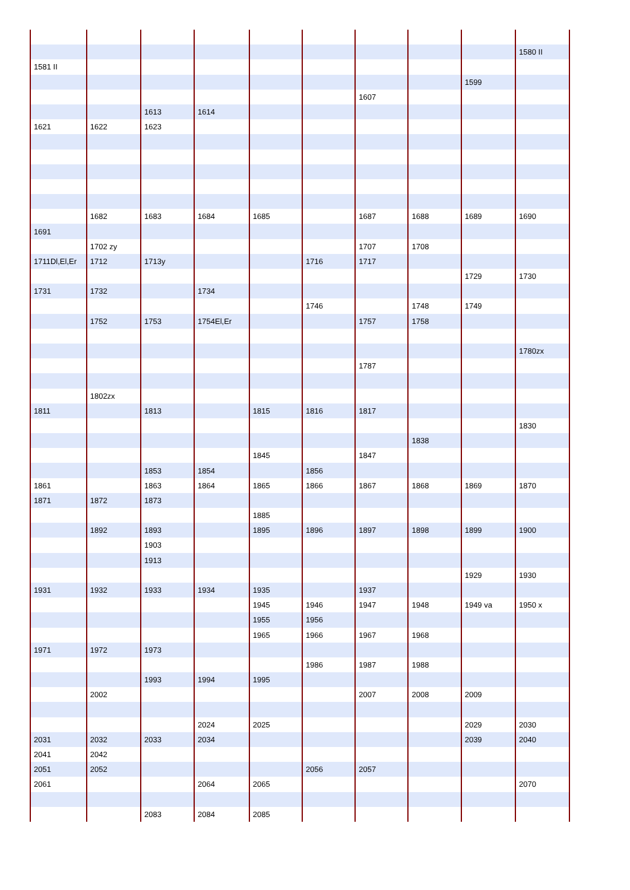| | | | | | | | | | 1580 II |
| 1581 II | | | | | | | | | |
| | | | | | | | | 1599 | |
| | | | | | | 1607 | | | |
| | | 1613 | 1614 | | | | | | |
| 1621 | 1622 | 1623 | | | | | | | |
| | 1682 | 1683 | 1684 | 1685 | | 1687 | 1688 | 1689 | 1690 |
| 1691 | | | | | | | | | |
| | 1702 zy | | | | | 1707 | 1708 | | |
| 1711Dl,El,Er | 1712 | 1713y | | | 1716 | 1717 | | | |
| | | | | | | | | 1729 | 1730 |
| 1731 | 1732 | | 1734 | | | | | | |
| | | | | | 1746 | | 1748 | 1749 | |
| | 1752 | 1753 | 1754El,Er | | | 1757 | 1758 | | |
| | | | | | | | | | 1780zx |
| | | | | | | 1787 | | | |
| | 1802zx | | | | | | | | |
| 1811 | | 1813 | | 1815 | 1816 | 1817 | | | |
| | | | | | | | | | 1830 |
| | | | | | | | 1838 | | |
| | | | | 1845 | | 1847 | | | |
| | | 1853 | 1854 | | 1856 | | | | |
| 1861 | | 1863 | 1864 | 1865 | 1866 | 1867 | 1868 | 1869 | 1870 |
| 1871 | 1872 | 1873 | | | | | | | |
| | | | | 1885 | | | | | |
| | 1892 | 1893 | | 1895 | 1896 | 1897 | 1898 | 1899 | 1900 |
| | | 1903 | | | | | | | |
| | | 1913 | | | | | | | |
| | | | | | | | | 1929 | 1930 |
| 1931 | 1932 | 1933 | 1934 | 1935 | | 1937 | | | |
| | | | | 1945 | 1946 | 1947 | 1948 | 1949 va | 1950 x |
| | | | | 1955 | 1956 | | | | |
| | | | | 1965 | 1966 | 1967 | 1968 | | |
| 1971 | 1972 | 1973 | | | | | | | |
| | | | | | 1986 | 1987 | 1988 | | |
| | | 1993 | 1994 | 1995 | | | | | |
| | 2002 | | | | | 2007 | 2008 | 2009 | |
| | | | 2024 | 2025 | | | | 2029 | 2030 |
| 2031 | 2032 | 2033 | 2034 | | | | | 2039 | 2040 |
| 2041 | 2042 | | | | | | | | |
| 2051 | 2052 | | | | 2056 | 2057 | | | |
| 2061 | | | 2064 | 2065 | | | | | 2070 |
| | | 2083 | 2084 | 2085 | | | | | |